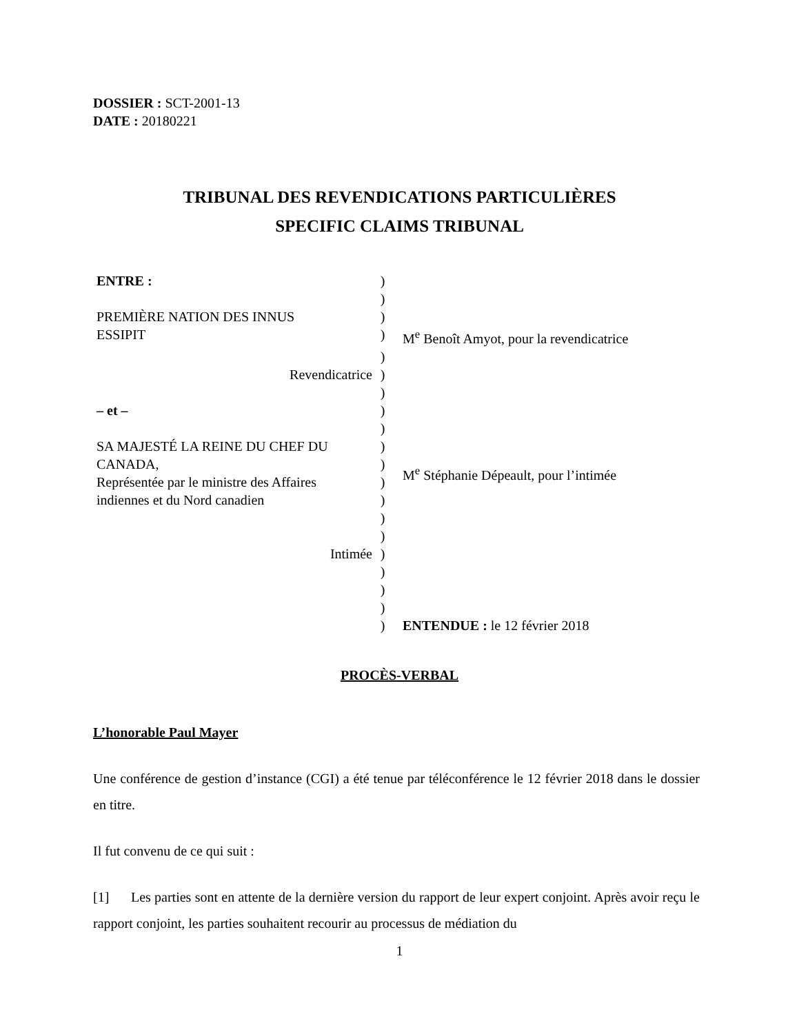DOSSIER : SCT-2001-13
DATE : 20180221
TRIBUNAL DES REVENDICATIONS PARTICULIÈRES
SPECIFIC CLAIMS TRIBUNAL
| ENTRE : | ) | |
| | ) | |
| PREMIÈRE NATION DES INNUS | ) | |
| ESSIPIT | ) | M<sup>e</sup> Benoît Amyot, pour la revendicatrice |
| | ) | |
| Revendicatrice | ) | |
| | ) | |
| – et – | ) | |
| | ) | |
| SA MAJESTÉ LA REINE DU CHEF DU | ) | |
| CANADA, | ) | M<sup>e</sup> Stéphanie Dépeault, pour l’intimée |
| Représentée par le ministre des Affaires | ) | |
| indiennes et du Nord canadien | ) | |
| | ) | |
| | ) | |
| Intimée | ) | |
| | ) | |
| | ) | |
| | ) | |
| | ) | ENTENDUE : le 12 février 2018 |
PROCÈS-VERBAL
L’honorable Paul Mayer
Une conférence de gestion d’instance (CGI) a été tenue par téléconférence le 12 février 2018 dans le dossier en titre.
Il fut convenu de ce qui suit :
[1] Les parties sont en attente de la dernière version du rapport de leur expert conjoint. Après avoir reçu le rapport conjoint, les parties souhaitent recourir au processus de médiation du
1